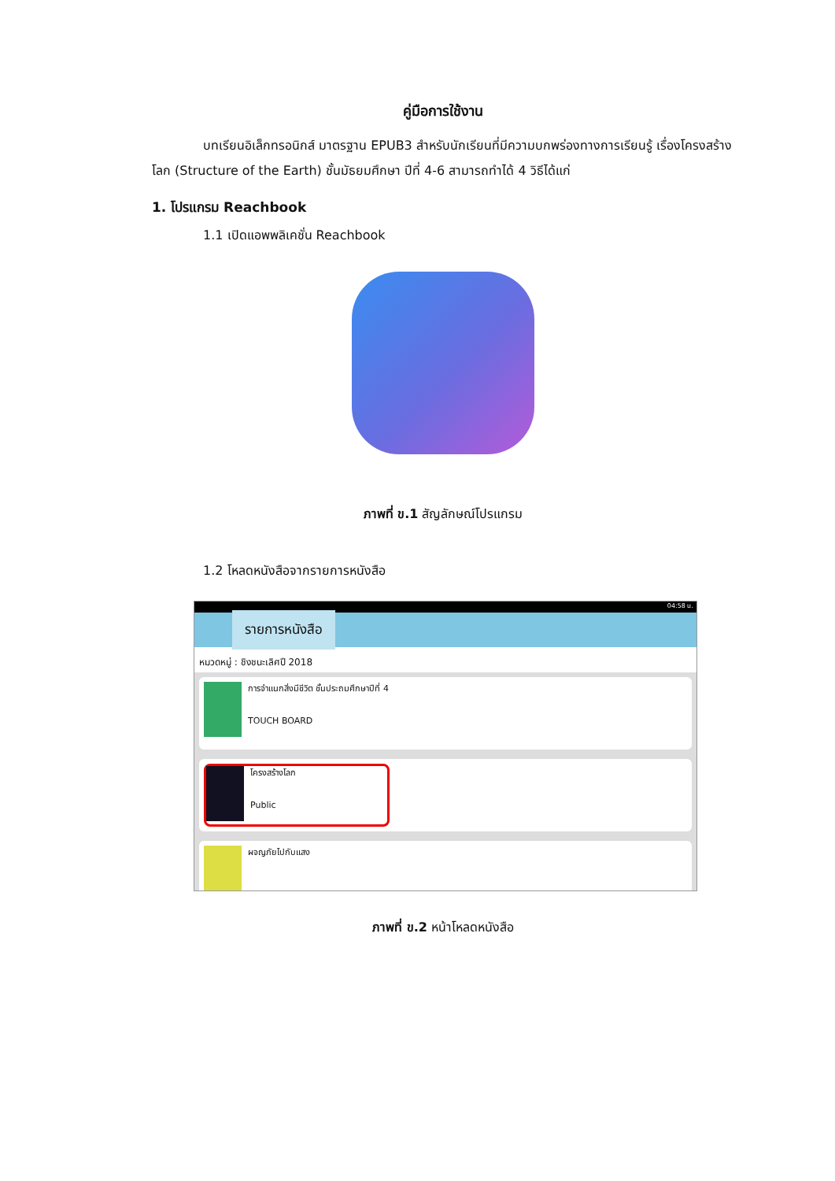คู่มือการใช้งาน
บทเรียนอิเล็กทรอนิกส์ มาตรฐาน EPUB3 สำหรับนักเรียนที่มีความบกพร่องทางการเรียนรู้ เรื่องโครงสร้างโลก (Structure of the Earth) ชั้นมัธยมศึกษา ปีที่ 4-6 สามารถทำได้ 4 วิธีได้แก่
1. โปรแกรม Reachbook
1.1 เปิดแอพพลิเคชั่น Reachbook
ภาพที่ ข.1 สัญลักษณ์โปรแกรม
1.2 โหลดหนังสือจากรายการหนังสือ
04:58 น.
รายการหนังสือ
หมวดหมู่ : ชิงชนะเลิศปี 2018
การจำแนกสิ่งมีชีวิต ชั้นประถมศึกษาปีที่ 4
TOUCH BOARD
โครงสร้างโลก
Public
ผจญภัยไปกับแสง
ภาพที่ ข.2 หน้าโหลดหนังสือ